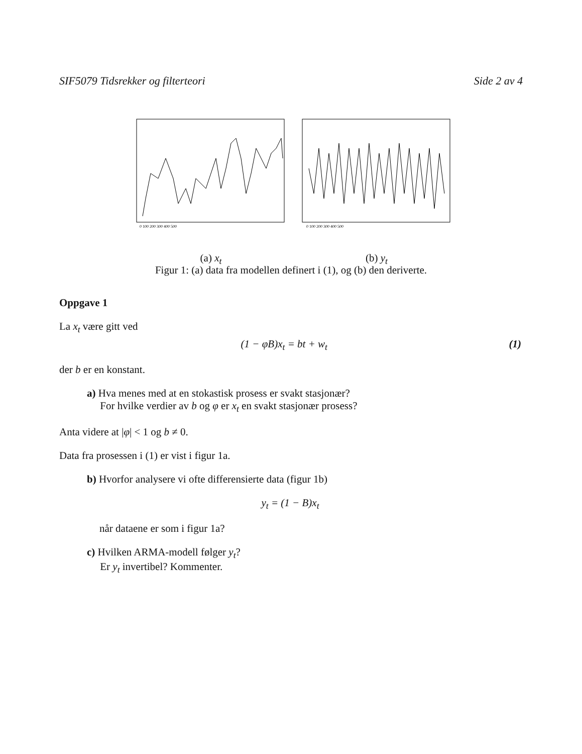SIF5079 Tidsrekker og filterteori Side 2 av 4
0 100 200 300 400 500
(a) x<sub>t</sub>
0 100 200 300 400 500
(b) y<sub>t</sub>
Figur 1: (a) data fra modellen definert i (1), og (b) den deriverte.
Oppgave 1
La x<sub>t</sub> være gitt ved
(1) (1 − φB)x<sub>t</sub> = bt + w<sub>t</sub>
der b er en konstant.
a) Hva menes med at en stokastisk prosess er svakt stasjonær?
For hvilke verdier av b og φ er x<sub>t</sub> en svakt stasjonær prosess?
Anta videre at |φ| < 1 og b ≠ 0.
Data fra prosessen i (1) er vist i figur 1a.
b) Hvorfor analysere vi ofte differensierte data (figur 1b)
y<sub>t</sub> = (1 − B)x<sub>t</sub>
når dataene er som i figur 1a?
c) Hvilken ARMA-modell følger y<sub>t</sub>?
Er y<sub>t</sub> invertibel? Kommenter.